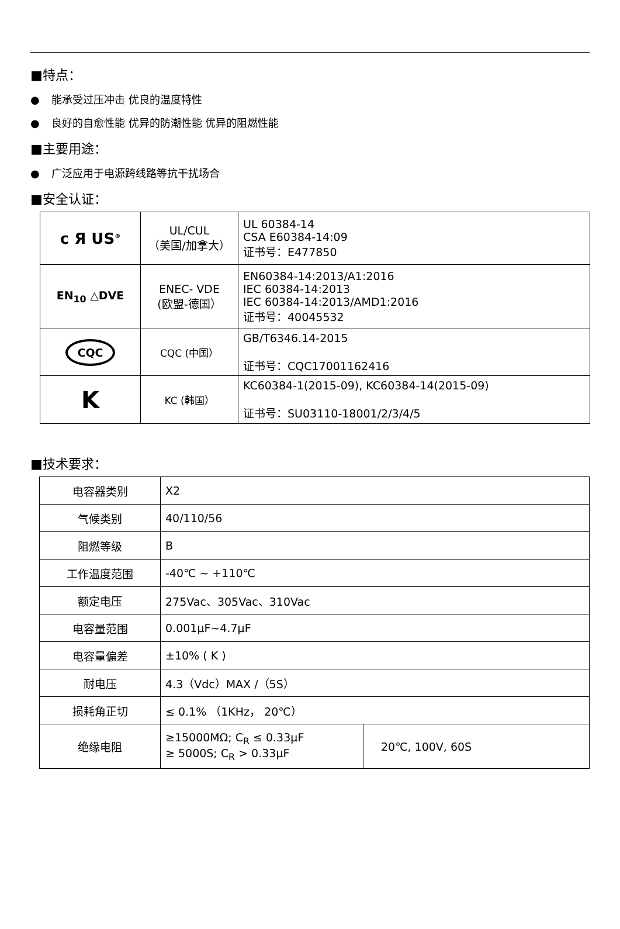■特点：
● 能承受过压冲击 优良的温度特性
● 良好的自愈性能 优异的防潮性能 优异的阻燃性能
■主要用途：
● 广泛应用于电源跨线路等抗干扰场合
■安全认证：
| c Я US<sup>®</sup> | UL/CUL （美国/加拿大） | UL 60384-14 CSA E60384-14:09 证书号：E477850 |
| EN<sub>10</sub> △DVE | ENEC- VDE (欧盟-德国） | EN60384-14:2013/A1:2016 IEC 60384-14:2013 IEC 60384-14:2013/AMD1:2016 证书号：40045532 |
| CQC | CQC (中国） | GB/T6346.14-2015 证书号：CQC17001162416 |
| K | KC (韩国） | KC60384-1(2015-09), KC60384-14(2015-09) 证书号：SU03110-18001/2/3/4/5 |
■技术要求：
| 电容器类别 | X2 | |
| 气候类别 | 40/110/56 | |
| 阻燃等级 | B | |
| 工作温度范围 | -40℃ ~ +110℃ | |
| 额定电压 | 275Vac、305Vac、310Vac | |
| 电容量范围 | 0.001μF~4.7μF | |
| 电容量偏差 | ±10% ( K ) | |
| 耐电压 | 4.3（Vdc）MAX /（5S） | |
| 损耗角正切 | ≤ 0.1% （1KHz， 20℃） | |
| 绝缘电阻 | ≥15000MΩ; C<sub>R</sub> ≤ 0.33μF ≥ 5000S; C<sub>R</sub> > 0.33μF | 20℃, 100V, 60S |